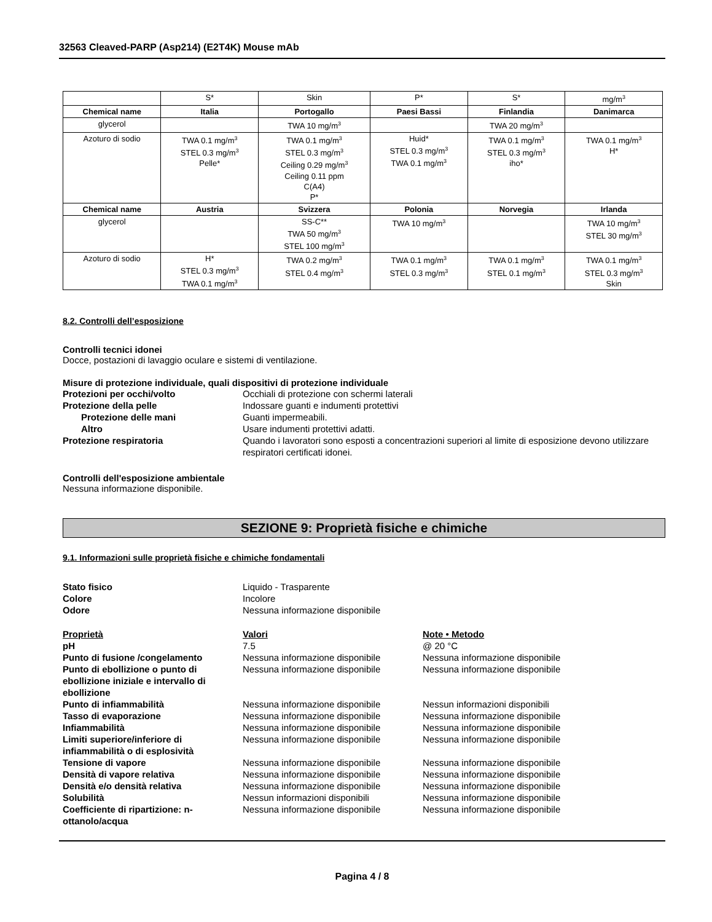32563 Cleaved-PARP (Asp214) (E2T4K) Mouse mAb
| | S* | Skin | P* | S* | mg/m<sup>3</sup> |
| Chemical name | Italia | Portogallo | Paesi Bassi | Finlandia | Danimarca |
| glycerol | | TWA 10 mg/m<sup>3</sup> | | TWA 20 mg/m<sup>3</sup> | |
| Azoturo di sodio | TWA 0.1 mg/m<sup>3</sup> STEL 0.3 mg/m<sup>3</sup> Pelle* | TWA 0.1 mg/m<sup>3</sup> STEL 0.3 mg/m<sup>3</sup> Ceiling 0.29 mg/m<sup>3</sup> Ceiling 0.11 ppm C(A4) P* | Huid* STEL 0.3 mg/m<sup>3</sup> TWA 0.1 mg/m<sup>3</sup> | TWA 0.1 mg/m<sup>3</sup> STEL 0.3 mg/m<sup>3</sup> iho* | TWA 0.1 mg/m<sup>3</sup> H* |
| Chemical name | Austria | Svizzera | Polonia | Norvegia | Irlanda |
| glycerol | | SS-C** TWA 50 mg/m<sup>3</sup> STEL 100 mg/m<sup>3</sup> | TWA 10 mg/m<sup>3</sup> | | TWA 10 mg/m<sup>3</sup> STEL 30 mg/m<sup>3</sup> |
| Azoturo di sodio | H* STEL 0.3 mg/m<sup>3</sup> TWA 0.1 mg/m<sup>3</sup> | TWA 0.2 mg/m<sup>3</sup> STEL 0.4 mg/m<sup>3</sup> | TWA 0.1 mg/m<sup>3</sup> STEL 0.3 mg/m<sup>3</sup> | TWA 0.1 mg/m<sup>3</sup> STEL 0.1 mg/m<sup>3</sup> | TWA 0.1 mg/m<sup>3</sup> STEL 0.3 mg/m<sup>3</sup> Skin |
8.2. Controlli dell’esposizione
Controlli tecnici idonei
Docce, postazioni di lavaggio oculare e sistemi di ventilazione.
Misure di protezione individuale, quali dispositivi di protezione individuale
Protezioni per occhi/volto Occhiali di protezione con schermi laterali
Protezione della pelle Indossare guanti e indumenti protettivi
Protezione delle mani Guanti impermeabili.
Altro Usare indumenti protettivi adatti.
Protezione respiratoria Quando i lavoratori sono esposti a concentrazioni superiori al limite di esposizione devono utilizzare respiratori certificati idonei.
Controlli dell'esposizione ambientale
Nessuna informazione disponibile.
SEZIONE 9: Proprietà fisiche e chimiche
9.1. Informazioni sulle proprietà fisiche e chimiche fondamentali
Stato fisico Liquido - Trasparente
Colore Incolore
Odore Nessuna informazione disponibile
Proprietà Valori Note • Metodo
pH 7.5 @ 20 °C
Punto di fusione /congelamento Nessuna informazione disponibile Nessuna informazione disponibile
Punto di ebollizione o punto di ebollizione iniziale e intervallo di ebollizione
Nessuna informazione disponibile Nessuna informazione disponibile
Punto di infiammabilità Nessuna informazione disponibile Nessun informazioni disponibili
Tasso di evaporazione Nessuna informazione disponibile Nessuna informazione disponibile
Infiammabilità Nessuna informazione disponibile Nessuna informazione disponibile
Limiti superiore/inferiore di infiammabilità o di esplosività
Nessuna informazione disponibile Nessuna informazione disponibile
Tensione di vapore Nessuna informazione disponibile Nessuna informazione disponibile
Densità di vapore relativa Nessuna informazione disponibile Nessuna informazione disponibile
Densità e/o densità relativa Nessuna informazione disponibile Nessuna informazione disponibile
Solubilità Nessun informazioni disponibili Nessuna informazione disponibile
Coefficiente di ripartizione: n-ottanolo/acqua
Nessuna informazione disponibile Nessuna informazione disponibile
Pagina 4 / 8